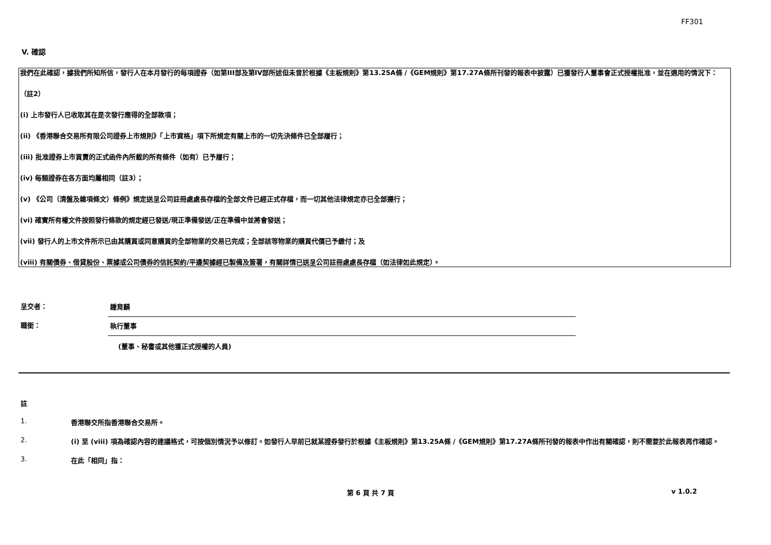FF301
V. 確認
我們在此確認，據我們所知所信，發行人在本月發行的每項證券（如第III部及第IV部所述但未曾於根據《主板規則》第13.25A條 /《GEM規則》第17.27A條所刊發的報表中披露）已獲發行人董事會正式授權批准，並在適用的情況下：
（註2）
(i) 上市發行人已收取其在是次發行應得的全部款項；
(ii) 《香港聯合交易所有限公司證券上市規則》「上市資格」項下所規定有關上市的一切先決條件已全部履行；
(iii) 批准證券上市買賣的正式函件內所載的所有條件（如有）已予履行；
(iv) 每類證券在各方面均屬相同（註3）；
(v) 《公司（清盤及雜項條文）條例》規定送呈公司註冊處處長存檔的全部文件已經正式存檔，而一切其他法律規定亦已全部遵行；
(vi) 確實所有權文件按照發行條款的規定經已發送/現正準備發送/正在準備中並將會發送；
(vii) 發行人的上市文件所示已由其購買或同意購買的全部物業的交易已完成；全部該等物業的購買代價已予繳付；及
(viii) 有關債券、借貸股份、票據或公司債券的信託契約/平邊契據經已製備及簽署，有關詳情已送呈公司註冊處處長存檔（如法律如此規定）。
呈交者：
鍾育麟
職銜：
執行董事
(董事、秘書或其他獲正式授權的人員)
註
1. 香港聯交所指香港聯合交易所。
2. (i) 至 (viii) 項為確認內容的建議格式，可按個別情況予以修訂。如發行人早前已就某證券發行於根據《主板規則》第13.25A條 /《GEM規則》第17.27A條所刊發的報表中作出有關確認，則不需要於此報表再作確認。
3. 在此「相同」指：
第 6 頁 共 7 頁 v 1.0.2